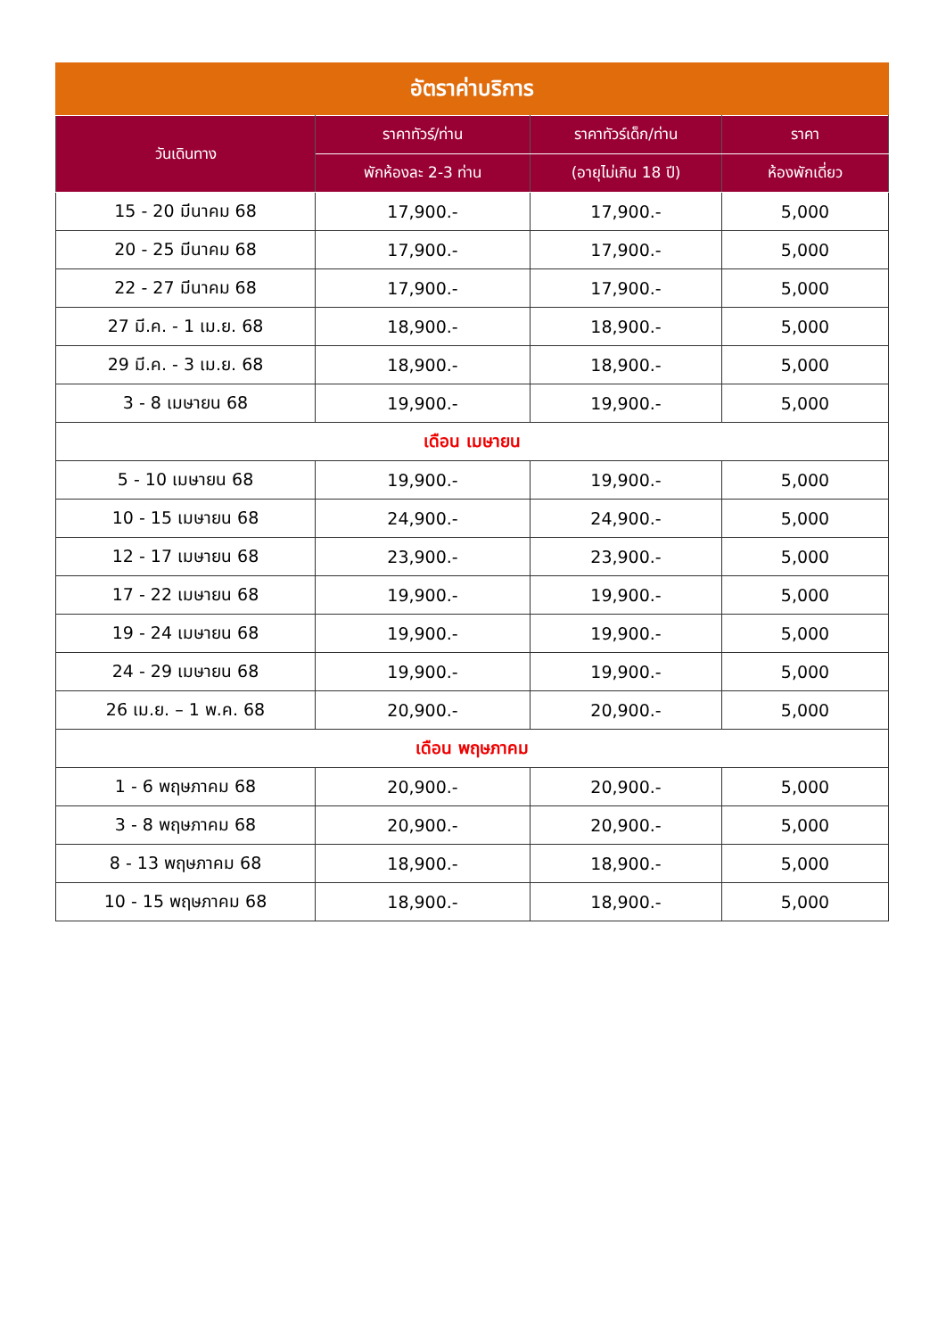อัตราค่าบริการ
| วันเดินทาง | ราคาทัวร์/ท่าน | ราคาทัวร์เด็ก/ท่าน | ราคา |
| --- | --- | --- | --- |
| | พักห้องละ 2-3 ท่าน | (อายุไม่เกิน 18 ปี) | ห้องพักเดี่ยว |
| 15 - 20 มีนาคม 68 | 17,900.- | 17,900.- | 5,000 |
| 20 - 25 มีนาคม 68 | 17,900.- | 17,900.- | 5,000 |
| 22 - 27 มีนาคม 68 | 17,900.- | 17,900.- | 5,000 |
| 27 มี.ค. - 1 เม.ย. 68 | 18,900.- | 18,900.- | 5,000 |
| 29 มี.ค. - 3 เม.ย. 68 | 18,900.- | 18,900.- | 5,000 |
| 3 - 8 เมษายน 68 | 19,900.- | 19,900.- | 5,000 |
| เดือน เมษายน | | | |
| 5 - 10 เมษายน 68 | 19,900.- | 19,900.- | 5,000 |
| 10 - 15 เมษายน 68 | 24,900.- | 24,900.- | 5,000 |
| 12 - 17 เมษายน 68 | 23,900.- | 23,900.- | 5,000 |
| 17 - 22 เมษายน 68 | 19,900.- | 19,900.- | 5,000 |
| 19 - 24 เมษายน 68 | 19,900.- | 19,900.- | 5,000 |
| 24 - 29 เมษายน 68 | 19,900.- | 19,900.- | 5,000 |
| 26 เม.ย. – 1 พ.ค. 68 | 20,900.- | 20,900.- | 5,000 |
| เดือน พฤษภาคม | | | |
| 1 - 6 พฤษภาคม 68 | 20,900.- | 20,900.- | 5,000 |
| 3 - 8 พฤษภาคม 68 | 20,900.- | 20,900.- | 5,000 |
| 8 - 13 พฤษภาคม 68 | 18,900.- | 18,900.- | 5,000 |
| 10 - 15 พฤษภาคม 68 | 18,900.- | 18,900.- | 5,000 |